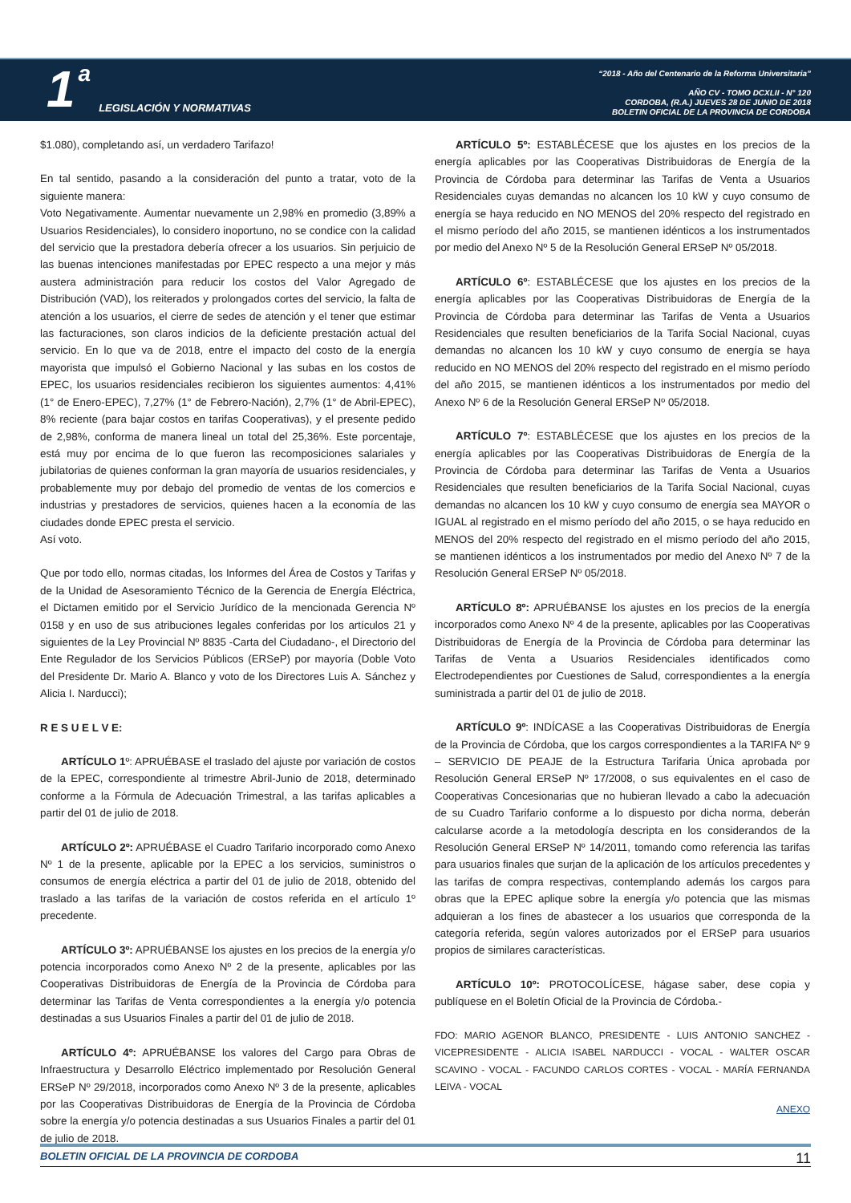1 a LEGISLACIÓN Y NORMATIVAS
“2018 - Año del Centenario de la Reforma Universitaria”
AÑO CV - TOMO DCXLII - N° 120
CORDOBA, (R.A.) JUEVES 28 DE JUNIO DE 2018
BOLETIN OFICIAL DE LA PROVINCIA DE CORDOBA
$1.080), completando así, un verdadero Tarifazo!
En tal sentido, pasando a la consideración del punto a tratar, voto de la siguiente manera:
Voto Negativamente. Aumentar nuevamente un 2,98% en promedio (3,89% a Usuarios Residenciales), lo considero inoportuno, no se condice con la calidad del servicio que la prestadora debería ofrecer a los usuarios. Sin perjuicio de las buenas intenciones manifestadas por EPEC respecto a una mejor y más austera administración para reducir los costos del Valor Agregado de Distribución (VAD), los reiterados y prolongados cortes del servicio, la falta de atención a los usuarios, el cierre de sedes de atención y el tener que estimar las facturaciones, son claros indicios de la deficiente prestación actual del servicio. En lo que va de 2018, entre el impacto del costo de la energía mayorista que impulsó el Gobierno Nacional y las subas en los costos de EPEC, los usuarios residenciales recibieron los siguientes aumentos: 4,41% (1° de Enero-EPEC), 7,27% (1° de Febrero-Nación), 2,7% (1° de Abril-EPEC), 8% reciente (para bajar costos en tarifas Cooperativas), y el presente pedido de 2,98%, conforma de manera lineal un total del 25,36%. Este porcentaje, está muy por encima de lo que fueron las recomposiciones salariales y jubilatorias de quienes conforman la gran mayoría de usuarios residenciales, y probablemente muy por debajo del promedio de ventas de los comercios e industrias y prestadores de servicios, quienes hacen a la economía de las ciudades donde EPEC presta el servicio.
Así voto.
Que por todo ello, normas citadas, los Informes del Área de Costos y Tarifas y de la Unidad de Asesoramiento Técnico de la Gerencia de Energía Eléctrica, el Dictamen emitido por el Servicio Jurídico de la mencionada Gerencia Nº 0158 y en uso de sus atribuciones legales conferidas por los artículos 21 y siguientes de la Ley Provincial Nº 8835 -Carta del Ciudadano-, el Directorio del Ente Regulador de los Servicios Públicos (ERSeP) por mayoría (Doble Voto del Presidente Dr. Mario A. Blanco y voto de los Directores Luis A. Sánchez y Alicia I. Narducci);
R E S U E L V E:
ARTÍCULO 1º: APRUÉBASE el traslado del ajuste por variación de costos de la EPEC, correspondiente al trimestre Abril-Junio de 2018, determinado conforme a la Fórmula de Adecuación Trimestral, a las tarifas aplicables a partir del 01 de julio de 2018.
ARTÍCULO 2º: APRUÉBASE el Cuadro Tarifario incorporado como Anexo Nº 1 de la presente, aplicable por la EPEC a los servicios, suministros o consumos de energía eléctrica a partir del 01 de julio de 2018, obtenido del traslado a las tarifas de la variación de costos referida en el artículo 1º precedente.
ARTÍCULO 3º: APRUÉBANSE los ajustes en los precios de la energía y/o potencia incorporados como Anexo Nº 2 de la presente, aplicables por las Cooperativas Distribuidoras de Energía de la Provincia de Córdoba para determinar las Tarifas de Venta correspondientes a la energía y/o potencia destinadas a sus Usuarios Finales a partir del 01 de julio de 2018.
ARTÍCULO 4º: APRUÉBANSE los valores del Cargo para Obras de Infraestructura y Desarrollo Eléctrico implementado por Resolución General ERSeP Nº 29/2018, incorporados como Anexo Nº 3 de la presente, aplicables por las Cooperativas Distribuidoras de Energía de la Provincia de Córdoba sobre la energía y/o potencia destinadas a sus Usuarios Finales a partir del 01 de julio de 2018.
ARTÍCULO 5º: ESTABLÉCESE que los ajustes en los precios de la energía aplicables por las Cooperativas Distribuidoras de Energía de la Provincia de Córdoba para determinar las Tarifas de Venta a Usuarios Residenciales cuyas demandas no alcancen los 10 kW y cuyo consumo de energía se haya reducido en NO MENOS del 20% respecto del registrado en el mismo período del año 2015, se mantienen idénticos a los instrumentados por medio del Anexo Nº 5 de la Resolución General ERSeP Nº 05/2018.
ARTÍCULO 6º: ESTABLÉCESE que los ajustes en los precios de la energía aplicables por las Cooperativas Distribuidoras de Energía de la Provincia de Córdoba para determinar las Tarifas de Venta a Usuarios Residenciales que resulten beneficiarios de la Tarifa Social Nacional, cuyas demandas no alcancen los 10 kW y cuyo consumo de energía se haya reducido en NO MENOS del 20% respecto del registrado en el mismo período del año 2015, se mantienen idénticos a los instrumentados por medio del Anexo Nº 6 de la Resolución General ERSeP Nº 05/2018.
ARTÍCULO 7º: ESTABLÉCESE que los ajustes en los precios de la energía aplicables por las Cooperativas Distribuidoras de Energía de la Provincia de Córdoba para determinar las Tarifas de Venta a Usuarios Residenciales que resulten beneficiarios de la Tarifa Social Nacional, cuyas demandas no alcancen los 10 kW y cuyo consumo de energía sea MAYOR o IGUAL al registrado en el mismo período del año 2015, o se haya reducido en MENOS del 20% respecto del registrado en el mismo período del año 2015, se mantienen idénticos a los instrumentados por medio del Anexo Nº 7 de la Resolución General ERSeP Nº 05/2018.
ARTÍCULO 8º: APRUÉBANSE los ajustes en los precios de la energía incorporados como Anexo Nº 4 de la presente, aplicables por las Cooperativas Distribuidoras de Energía de la Provincia de Córdoba para determinar las Tarifas de Venta a Usuarios Residenciales identificados como Electrodependientes por Cuestiones de Salud, correspondientes a la energía suministrada a partir del 01 de julio de 2018.
ARTÍCULO 9º: INDÍCASE a las Cooperativas Distribuidoras de Energía de la Provincia de Córdoba, que los cargos correspondientes a la TARIFA Nº 9 – SERVICIO DE PEAJE de la Estructura Tarifaria Única aprobada por Resolución General ERSeP Nº 17/2008, o sus equivalentes en el caso de Cooperativas Concesionarias que no hubieran llevado a cabo la adecuación de su Cuadro Tarifario conforme a lo dispuesto por dicha norma, deberán calcularse acorde a la metodología descripta en los considerandos de la Resolución General ERSeP Nº 14/2011, tomando como referencia las tarifas para usuarios finales que surjan de la aplicación de los artículos precedentes y las tarifas de compra respectivas, contemplando además los cargos para obras que la EPEC aplique sobre la energía y/o potencia que las mismas adquieran a los fines de abastecer a los usuarios que corresponda de la categoría referida, según valores autorizados por el ERSeP para usuarios propios de similares características.
ARTÍCULO 10º: PROTOCOLÍCESE, hágase saber, dese copia y publíquese en el Boletín Oficial de la Provincia de Córdoba.-
FDO: MARIO AGENOR BLANCO, PRESIDENTE - LUIS ANTONIO SANCHEZ - VICEPRESIDENTE - ALICIA ISABEL NARDUCCI - VOCAL - WALTER OSCAR SCAVINO - VOCAL - FACUNDO CARLOS CORTES - VOCAL - MARÍA FERNANDA LEIVA - VOCAL
ANEXO
BOLETIN OFICIAL DE LA PROVINCIA DE CORDOBA 11